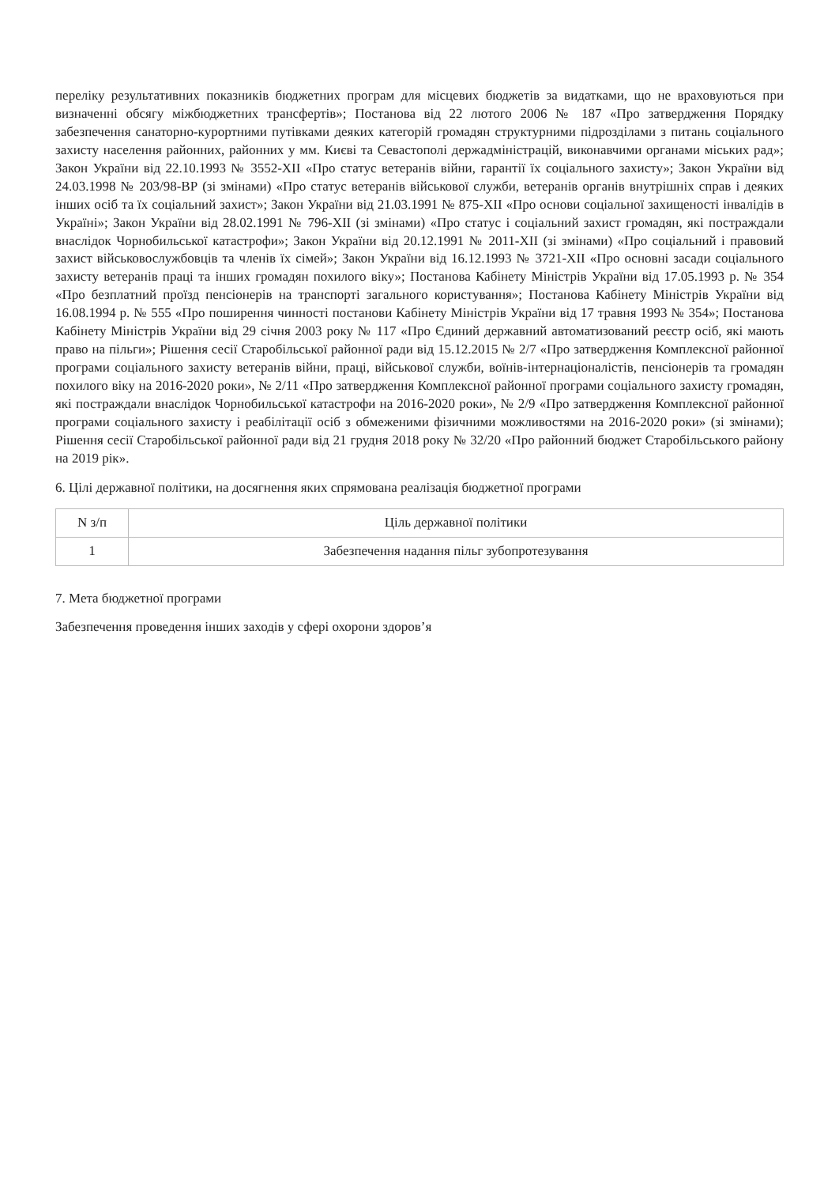переліку результативних показників бюджетних програм для місцевих бюджетів за видатками, що не враховуються при визначенні обсягу міжбюджетних трансфертів»; Постанова від 22 лютого 2006 № 187 «Про затвердження Порядку забезпечення санаторно-курортними путівками деяких категорій громадян структурними підрозділами з питань соціального захисту населення районних, районних у мм. Києві та Севастополі держадміністрацій, виконавчими органами міських рад»; Закон України від 22.10.1993 № 3552-XII «Про статус ветеранів війни, гарантії їх соціального захисту»; Закон України від 24.03.1998 № 203/98-ВР (зі змінами) «Про статус ветеранів військової служби, ветеранів органів внутрішніх справ і деяких інших осіб та їх соціальний захист»; Закон України від 21.03.1991 № 875-XII «Про основи соціальної захищеності інвалідів в Україні»; Закон України від 28.02.1991 № 796-XII (зі змінами) «Про статус і соціальний захист громадян, які постраждали внаслідок Чорнобильської катастрофи»; Закон України від 20.12.1991 № 2011-XII (зі змінами) «Про соціальний і правовий захист військовослужбовців та членів їх сімей»; Закон України від 16.12.1993 № 3721-XII «Про основні засади соціального захисту ветеранів праці та інших громадян похилого віку»; Постанова Кабінету Міністрів України від 17.05.1993 р. № 354 «Про безплатний проїзд пенсіонерів на транспорті загального користування»; Постанова Кабінету Міністрів України від 16.08.1994 р. № 555 «Про поширення чинності постанови Кабінету Міністрів України від 17 травня 1993 № 354»; Постанова Кабінету Міністрів України від 29 січня 2003 року № 117 «Про Єдиний державний автоматизований реєстр осіб, які мають право на пільги»; Рішення сесії Старобільської районної ради від 15.12.2015 № 2/7 «Про затвердження Комплексної районної програми соціального захисту ветеранів війни, праці, військової служби, воїнів-інтернаціоналістів, пенсіонерів та громадян похилого віку на 2016-2020 роки», № 2/11 «Про затвердження Комплексної районної програми соціального захисту громадян, які постраждали внаслідок Чорнобильської катастрофи на 2016-2020 роки», № 2/9 «Про затвердження Комплексної районної програми соціального захисту і реабілітації осіб з обмеженими фізичними можливостями на 2016-2020 роки» (зі змінами); Рішення сесії Старобільської районної ради від 21 грудня 2018 року № 32/20 «Про районний бюджет Старобільського району на 2019 рік».
6. Цілі державної політики, на досягнення яких спрямована реалізація бюджетної програми
| N з/п | Ціль державної політики |
| --- | --- |
| 1 | Забезпечення надання пільг зубопротезування |
7. Мета бюджетної програми
Забезпечення проведення інших заходів у сфері охорони здоров’я